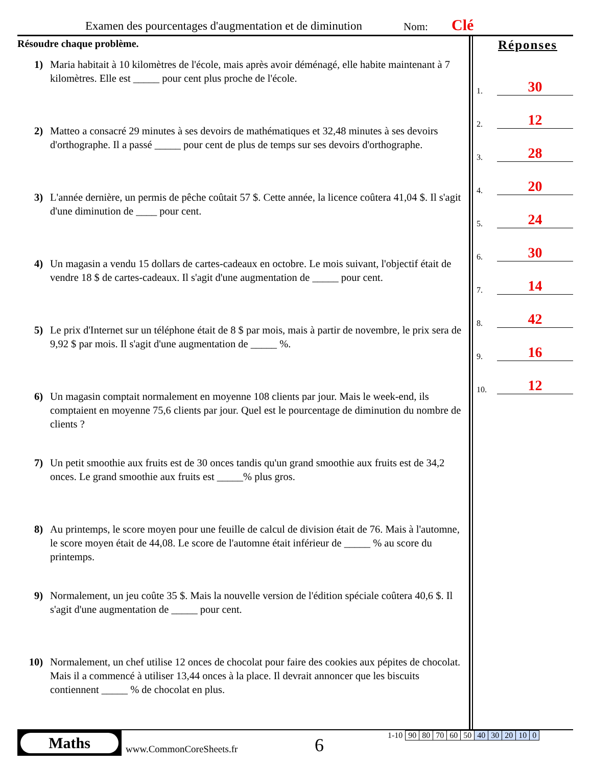Examen des pourcentages d'augmentation et de diminution Nom: Clé
Résoudre chaque problème.
1) Maria habitait à 10 kilomètres de l'école, mais après avoir déménagé, elle habite maintenant à 7 kilomètres. Elle est _____ pour cent plus proche de l'école.
2) Matteo a consacré 29 minutes à ses devoirs de mathématiques et 32,48 minutes à ses devoirs d'orthographe. Il a passé _____ pour cent de plus de temps sur ses devoirs d'orthographe.
3) L'année dernière, un permis de pêche coûtait 57 $. Cette année, la licence coûtera 41,04 $. Il s'agit d'une diminution de ____ pour cent.
4) Un magasin a vendu 15 dollars de cartes-cadeaux en octobre. Le mois suivant, l'objectif était de vendre 18 $ de cartes-cadeaux. Il s'agit d'une augmentation de _____ pour cent.
5) Le prix d'Internet sur un téléphone était de 8 $ par mois, mais à partir de novembre, le prix sera de 9,92 $ par mois. Il s'agit d'une augmentation de _____ %.
6) Un magasin comptait normalement en moyenne 108 clients par jour. Mais le week-end, ils comptaient en moyenne 75,6 clients par jour. Quel est le pourcentage de diminution du nombre de clients ?
7) Un petit smoothie aux fruits est de 30 onces tandis qu'un grand smoothie aux fruits est de 34,2 onces. Le grand smoothie aux fruits est _____% plus gros.
8) Au printemps, le score moyen pour une feuille de calcul de division était de 76. Mais à l'automne, le score moyen était de 44,08. Le score de l'automne était inférieur de _____ % au score du printemps.
9) Normalement, un jeu coûte 35 $. Mais la nouvelle version de l'édition spéciale coûtera 40,6 $. Il s'agit d'une augmentation de _____ pour cent.
10) Normalement, un chef utilise 12 onces de chocolat pour faire des cookies aux pépites de chocolat. Mais il a commencé à utiliser 13,44 onces à la place. Il devrait annoncer que les biscuits contiennent _____ % de chocolat en plus.
Réponses
1. 30
2. 12
3. 28
4. 20
5. 24
6. 30
7. 14
8. 42
9. 16
10. 12
Maths
www.CommonCoreSheets.fr 6
| 1-10 | 90 | 80 | 70 | 60 | 50 | 40 | 30 | 20 | 10 | 0 |